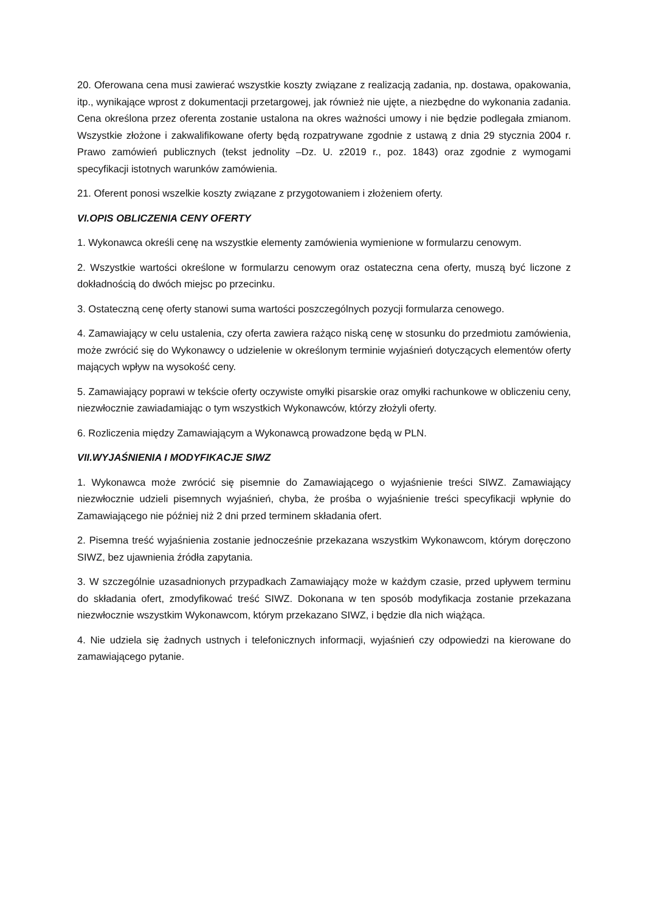20. Oferowana cena musi zawierać wszystkie koszty związane z realizacją zadania, np. dostawa, opakowania, itp., wynikające wprost z dokumentacji przetargowej, jak również nie ujęte, a niezbędne do wykonania zadania. Cena określona przez oferenta zostanie ustalona na okres ważności umowy i nie będzie podlegała zmianom. Wszystkie złożone i zakwalifikowane oferty będą rozpatrywane zgodnie z ustawą z dnia 29 stycznia 2004 r. Prawo zamówień publicznych (tekst jednolity –Dz. U. z2019 r., poz. 1843) oraz zgodnie z wymogami specyfikacji istotnych warunków zamówienia.
21. Oferent ponosi wszelkie koszty związane z przygotowaniem i złożeniem oferty.
VI.OPIS OBLICZENIA CENY OFERTY
1. Wykonawca określi cenę na wszystkie elementy zamówienia wymienione w formularzu cenowym.
2. Wszystkie wartości określone w formularzu cenowym oraz ostateczna cena oferty, muszą być liczone z dokładnością do dwóch miejsc po przecinku.
3. Ostateczną cenę oferty stanowi suma wartości poszczególnych pozycji formularza cenowego.
4. Zamawiający w celu ustalenia, czy oferta zawiera rażąco niską cenę w stosunku do przedmiotu zamówienia, może zwrócić się do Wykonawcy o udzielenie w określonym terminie wyjaśnień dotyczących elementów oferty mających wpływ na wysokość ceny.
5. Zamawiający poprawi w tekście oferty oczywiste omyłki pisarskie oraz omyłki rachunkowe w obliczeniu ceny, niezwłocznie zawiadamiając o tym wszystkich Wykonawców, którzy złożyli oferty.
6. Rozliczenia między Zamawiającym a Wykonawcą prowadzone będą w PLN.
VII.WYJAŚNIENIA I MODYFIKACJE SIWZ
1. Wykonawca może zwrócić się pisemnie do Zamawiającego o wyjaśnienie treści SIWZ. Zamawiający niezwłocznie udzieli pisemnych wyjaśnień, chyba, że prośba o wyjaśnienie treści specyfikacji wpłynie do Zamawiającego nie później niż 2 dni przed terminem składania ofert.
2. Pisemna treść wyjaśnienia zostanie jednocześnie przekazana wszystkim Wykonawcom, którym doręczono SIWZ, bez ujawnienia źródła zapytania.
3. W szczególnie uzasadnionych przypadkach Zamawiający może w każdym czasie, przed upływem terminu do składania ofert, zmodyfikować treść SIWZ. Dokonana w ten sposób modyfikacja zostanie przekazana niezwłocznie wszystkim Wykonawcom, którym przekazano SIWZ, i będzie dla nich wiążąca.
4. Nie udziela się żadnych ustnych i telefonicznych informacji, wyjaśnień czy odpowiedzi na kierowane do zamawiającego pytanie.